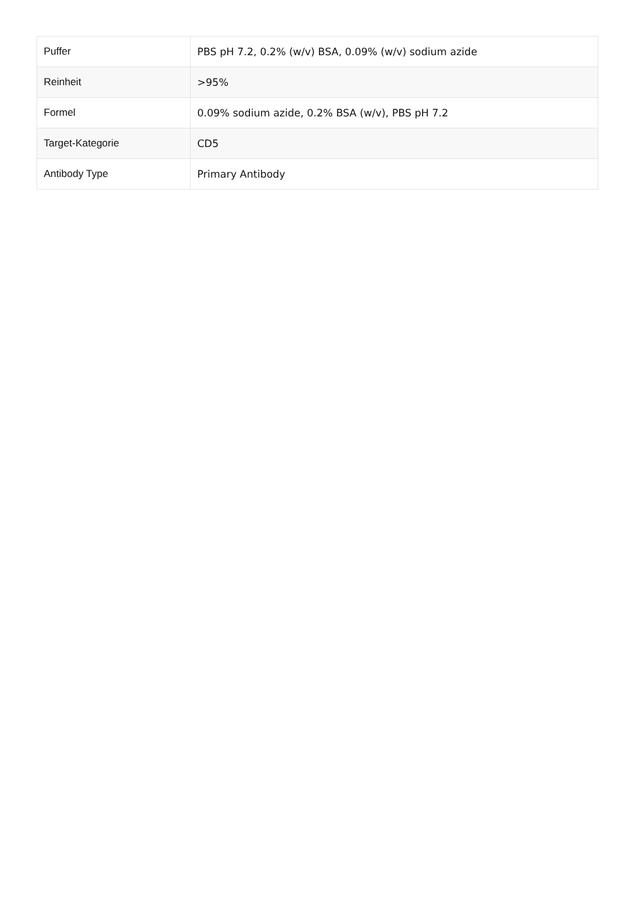| Puffer | PBS pH 7.2, 0.2% (w/v) BSA, 0.09% (w/v) sodium azide |
| Reinheit | >95% |
| Formel | 0.09% sodium azide, 0.2% BSA (w/v), PBS pH 7.2 |
| Target-Kategorie | CD5 |
| Antibody Type | Primary Antibody |